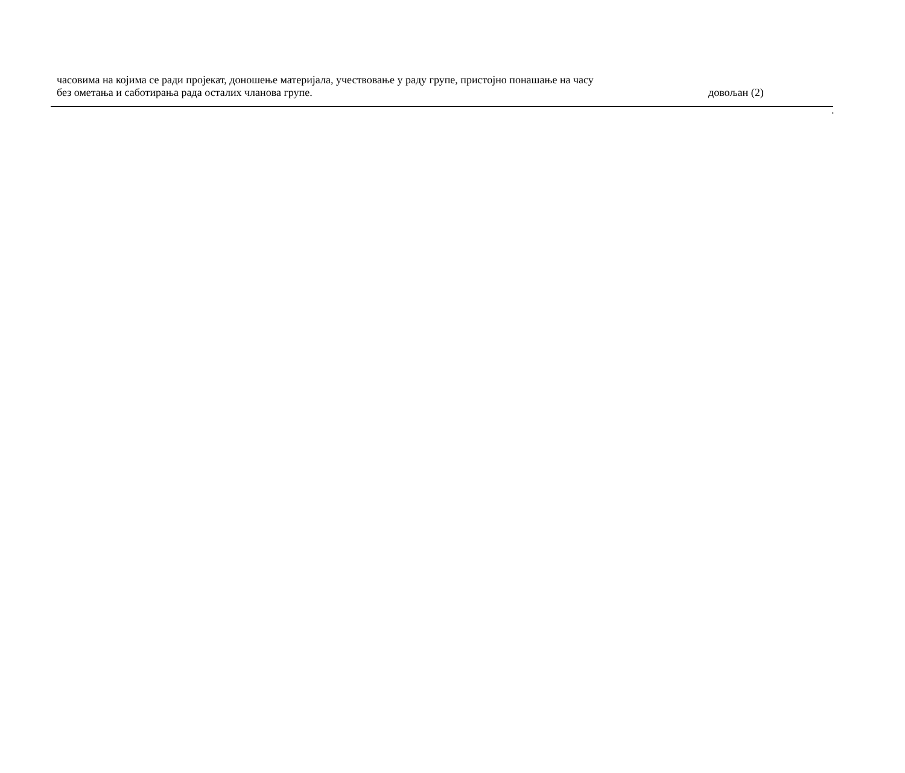| часовима на којима се ради пројекат, доношење материјала, учествовање у раду групе, пристојно понашање на часу без ометања и саботирања рада осталих чланова групе. | довољан (2) |
.